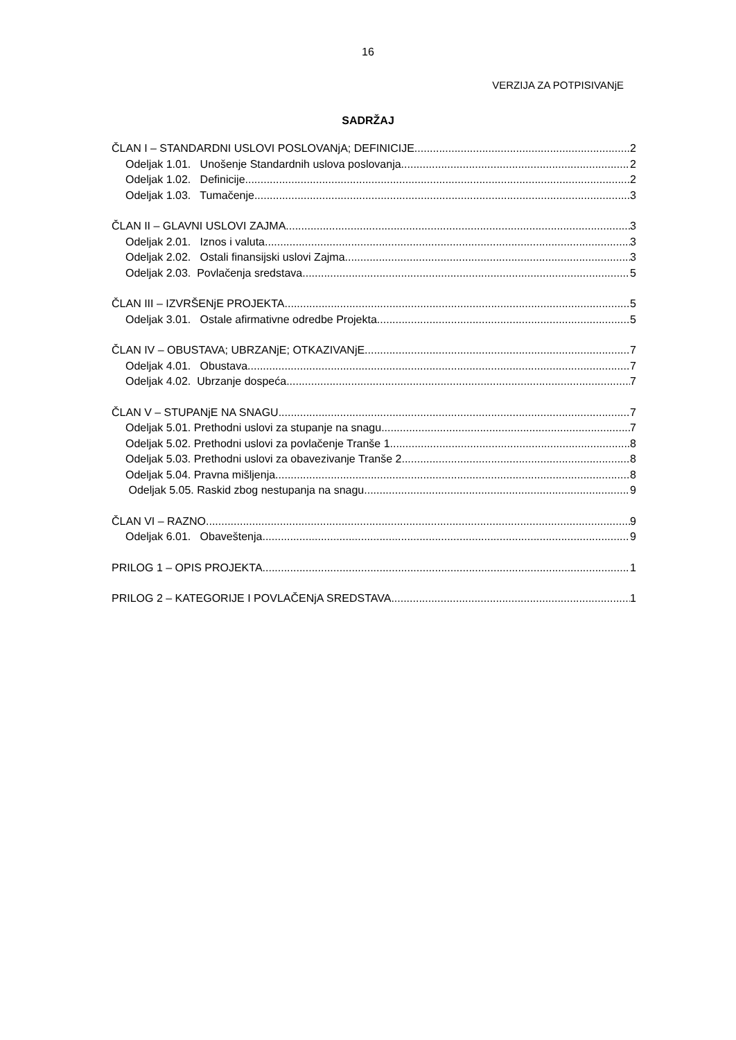16
VERZIJA ZA POTPISIVANjE
SADRŽAJ
ČLAN I – STANDARDNI USLOVI POSLOVANjA; DEFINICIJE 2
Odeljak 1.01. Unošenje Standardnih uslova poslovanja 2
Odeljak 1.02. Definicije 2
Odeljak 1.03. Tumačenje 3
ČLAN II – GLAVNI USLOVI ZAJMA 3
Odeljak 2.01. Iznos i valuta 3
Odeljak 2.02. Ostali finansijski uslovi Zajma 3
Odeljak 2.03. Povlačenja sredstava 5
ČLAN III – IZVRŠENjE PROJEKTA 5
Odeljak 3.01. Ostale afirmativne odredbe Projekta 5
ČLAN IV – OBUSTAVA; UBRZANjE; OTKAZIVANjE 7
Odeljak 4.01. Obustava 7
Odeljak 4.02. Ubrzanje dospeća 7
ČLAN V – STUPANjE NA SNAGU 7
Odeljak 5.01. Prethodni uslovi za stupanje na snagu 7
Odeljak 5.02. Prethodni uslovi za povlačenje Tranše 1 8
Odeljak 5.03. Prethodni uslovi za obavezivanje Tranše 2 8
Odeljak 5.04. Pravna mišljenja 8
Odeljak 5.05. Raskid zbog nestupanja na snagu 9
ČLAN VI – RAZNO 9
Odeljak 6.01. Obaveštenja 9
PRILOG 1 – OPIS PROJEKTA 1
PRILOG 2 – KATEGORIJE I POVLAČENjA SREDSTAVA 1